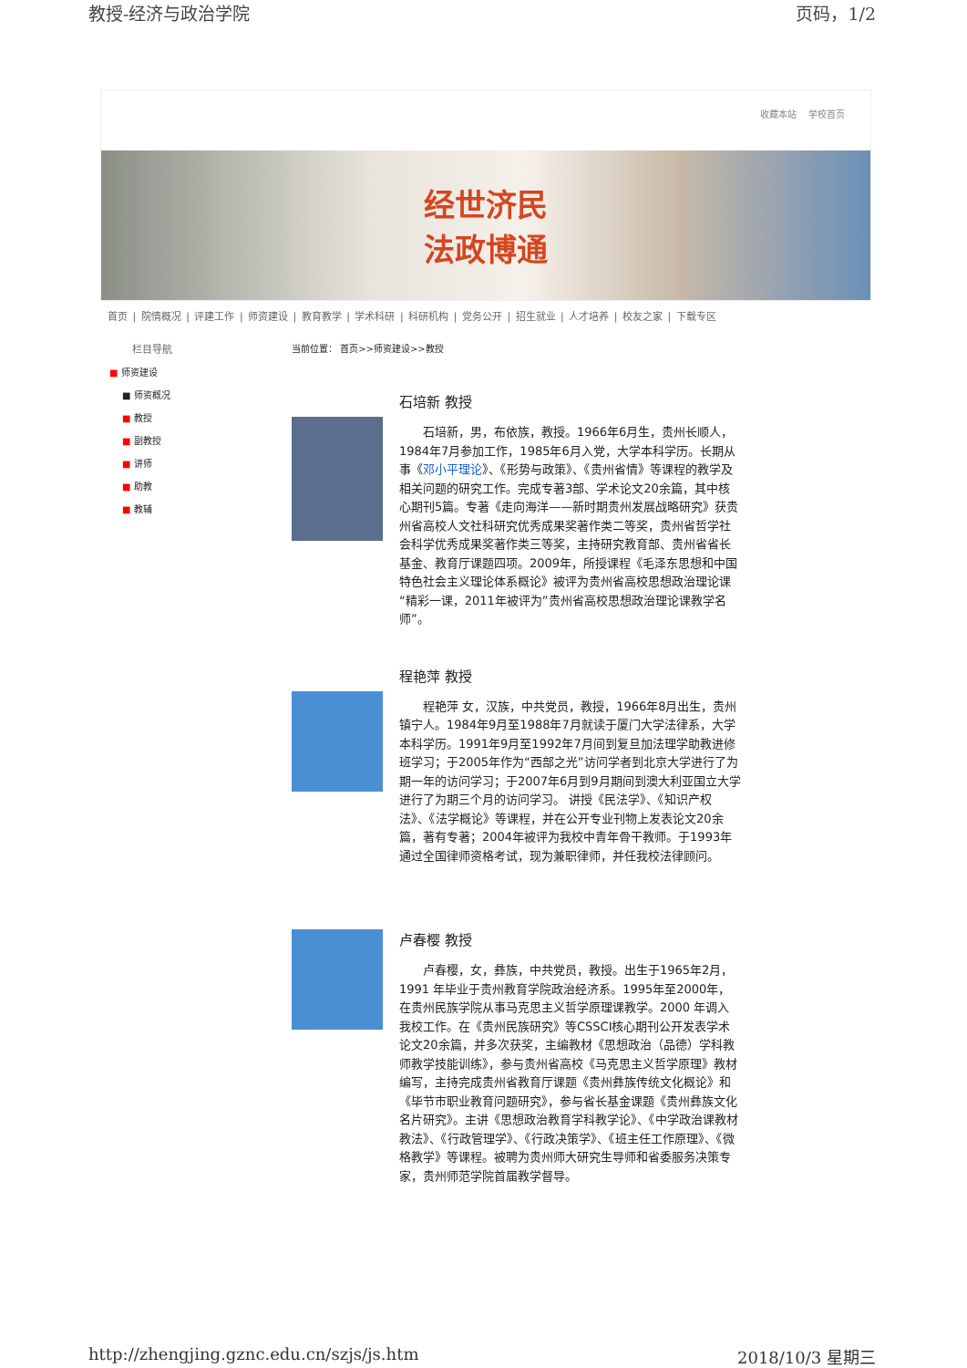教授-经济与政治学院 页码，1/2
收藏本站 学校首页
经世济民
法政博通
首页 | 院情概况 | 评建工作 | 师资建设 | 教育教学 | 学术科研 | 科研机构 | 党务公开 | 招生就业 | 人才培养 | 校友之家 | 下载专区
栏目导航
■ 师资建设
■ 师资概况
■ 教授
■ 副教授
■ 讲师
■ 助教
■ 教辅
当前位置： 首页>>师资建设>>教授
石培新 教授
石培新，男，布依族，教授。1966年6月生，贵州长顺人，1984年7月参加工作，1985年6月入党，大学本科学历。长期从事《邓小平理论》、《形势与政策》、《贵州省情》等课程的教学及相关问题的研究工作。完成专著3部、学术论文20余篇，其中核心期刊5篇。专著《走向海洋——新时期贵州发展战略研究》获贵州省高校人文社科研究优秀成果奖著作类二等奖，贵州省哲学社会科学优秀成果奖著作类三等奖，主持研究教育部、贵州省省长基金、教育厅课题四项。2009年，所授课程《毛泽东思想和中国特色社会主义理论体系概论》被评为贵州省高校思想政治理论课“精彩一课，2011年被评为”贵州省高校思想政治理论课教学名师”。
程艳萍 教授
程艳萍 女，汉族，中共党员，教授，1966年8月出生，贵州镇宁人。1984年9月至1988年7月就读于厦门大学法律系，大学本科学历。1991年9月至1992年7月间到复旦加法理学助教进修班学习；于2005年作为“西部之光”访问学者到北京大学进行了为期一年的访问学习；于2007年6月到9月期间到澳大利亚国立大学进行了为期三个月的访问学习。 讲授《民法学》、《知识产权法》、《法学概论》等课程，并在公开专业刊物上发表论文20余篇，著有专著；2004年被评为我校中青年骨干教师。于1993年通过全国律师资格考试，现为兼职律师，并任我校法律顾问。
卢春樱 教授
卢春樱，女，彝族，中共党员，教授。出生于1965年2月，1991 年毕业于贵州教育学院政治经济系。1995年至2000年，在贵州民族学院从事马克思主义哲学原理课教学。2000 年调入我校工作。在《贵州民族研究》等CSSCI核心期刊公开发表学术论文20余篇，并多次获奖，主编教材《思想政治（品德）学科教师教学技能训练》，参与贵州省高校《马克思主义哲学原理》教材编写，主持完成贵州省教育厅课题《贵州彝族传统文化概论》和《毕节市职业教育问题研究》，参与省长基金课题《贵州彝族文化名片研究》。主讲《思想政治教育学科教学论》、《中学政治课教材教法》、《行政管理学》、《行政决策学》、《班主任工作原理》、《微格教学》等课程。被聘为贵州师大研究生导师和省委服务决策专家，贵州师范学院首届教学督导。
http://zhengjing.gznc.edu.cn/szjs/js.htm 2018/10/3 星期三